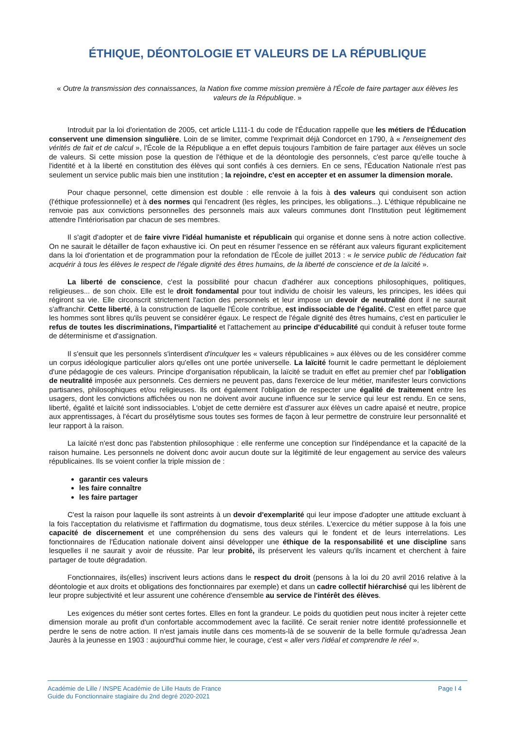ÉTHIQUE, DÉONTOLOGIE ET VALEURS DE LA RÉPUBLIQUE
« Outre la transmission des connaissances, la Nation fixe comme mission première à l'École de faire partager aux élèves les valeurs de la République. »
Introduit par la loi d'orientation de 2005, cet article L111-1 du code de l'Éducation rappelle que les métiers de l'Éducation conservent une dimension singulière. Loin de se limiter, comme l'exprimait déjà Condorcet en 1790, à « l'enseignement des vérités de fait et de calcul », l'École de la République a en effet depuis toujours l'ambition de faire partager aux élèves un socle de valeurs. Si cette mission pose la question de l'éthique et de la déontologie des personnels, c'est parce qu'elle touche à l'identité et à la liberté en constitution des élèves qui sont confiés à ces derniers. En ce sens, l'Éducation Nationale n'est pas seulement un service public mais bien une institution ; la rejoindre, c'est en accepter et en assumer la dimension morale.
Pour chaque personnel, cette dimension est double : elle renvoie à la fois à des valeurs qui conduisent son action (l'éthique professionnelle) et à des normes qui l'encadrent (les règles, les principes, les obligations...). L'éthique républicaine ne renvoie pas aux convictions personnelles des personnels mais aux valeurs communes dont l'Institution peut légitimement attendre l'intériorisation par chacun de ses membres.
Il s'agit d'adopter et de faire vivre l'idéal humaniste et républicain qui organise et donne sens à notre action collective. On ne saurait le détailler de façon exhaustive ici. On peut en résumer l'essence en se référant aux valeurs figurant explicitement dans la loi d'orientation et de programmation pour la refondation de l'École de juillet 2013 : « le service public de l'éducation fait acquérir à tous les élèves le respect de l'égale dignité des êtres humains, de la liberté de conscience et de la laïcité ».
La liberté de conscience, c'est la possibilité pour chacun d'adhérer aux conceptions philosophiques, politiques, religieuses... de son choix. Elle est le droit fondamental pour tout individu de choisir les valeurs, les principes, les idées qui régiront sa vie. Elle circonscrit strictement l'action des personnels et leur impose un devoir de neutralité dont il ne saurait s'affranchir. Cette liberté, à la construction de laquelle l'École contribue, est indissociable de l'égalité. C'est en effet parce que les hommes sont libres qu'ils peuvent se considérer égaux. Le respect de l'égale dignité des êtres humains, c'est en particulier le refus de toutes les discriminations, l'impartialité et l'attachement au principe d'éducabilité qui conduit à refuser toute forme de déterminisme et d'assignation.
Il s'ensuit que les personnels s'interdisent d'inculquer les « valeurs républicaines » aux élèves ou de les considérer comme un corpus idéologique particulier alors qu'elles ont une portée universelle. La laïcité fournit le cadre permettant le déploiement d'une pédagogie de ces valeurs. Principe d'organisation républicain, la laïcité se traduit en effet au premier chef par l'obligation de neutralité imposée aux personnels. Ces derniers ne peuvent pas, dans l'exercice de leur métier, manifester leurs convictions partisanes, philosophiques et/ou religieuses. Ils ont également l'obligation de respecter une égalité de traitement entre les usagers, dont les convictions affichées ou non ne doivent avoir aucune influence sur le service qui leur est rendu. En ce sens, liberté, égalité et laïcité sont indissociables. L'objet de cette dernière est d'assurer aux élèves un cadre apaisé et neutre, propice aux apprentissages, à l'écart du prosélytisme sous toutes ses formes de façon à leur permettre de construire leur personnalité et leur rapport à la raison.
La laïcité n'est donc pas l'abstention philosophique : elle renferme une conception sur l'indépendance et la capacité de la raison humaine. Les personnels ne doivent donc avoir aucun doute sur la légitimité de leur engagement au service des valeurs républicaines. Ils se voient confier la triple mission de :
garantir ces valeurs
les faire connaître
les faire partager
C'est la raison pour laquelle ils sont astreints à un devoir d'exemplarité qui leur impose d'adopter une attitude excluant à la fois l'acceptation du relativisme et l'affirmation du dogmatisme, tous deux stériles. L'exercice du métier suppose à la fois une capacité de discernement et une compréhension du sens des valeurs qui le fondent et de leurs interrelations. Les fonctionnaires de l'Éducation nationale doivent ainsi développer une éthique de la responsabilité et une discipline sans lesquelles il ne saurait y avoir de réussite. Par leur probité, ils préservent les valeurs qu'ils incarnent et cherchent à faire partager de toute dégradation.
Fonctionnaires, ils(elles) inscrivent leurs actions dans le respect du droit (pensons à la loi du 20 avril 2016 relative à la déontologie et aux droits et obligations des fonctionnaires par exemple) et dans un cadre collectif hiérarchisé qui les libèrent de leur propre subjectivité et leur assurent une cohérence d'ensemble au service de l'intérêt des élèves.
Les exigences du métier sont certes fortes. Elles en font la grandeur. Le poids du quotidien peut nous inciter à rejeter cette dimension morale au profit d'un confortable accommodement avec la facilité. Ce serait renier notre identité professionnelle et perdre le sens de notre action. Il n'est jamais inutile dans ces moments-là de se souvenir de la belle formule qu'adressa Jean Jaurès à la jeunesse en 1903 : aujourd'hui comme hier, le courage, c'est « aller vers l'idéal et comprendre le réel ».
Académie de Lille / INSPE Académie de Lille Hauts de France
Guide du Fonctionnaire stagiaire du 2nd degré 2020-2021
Page I 4